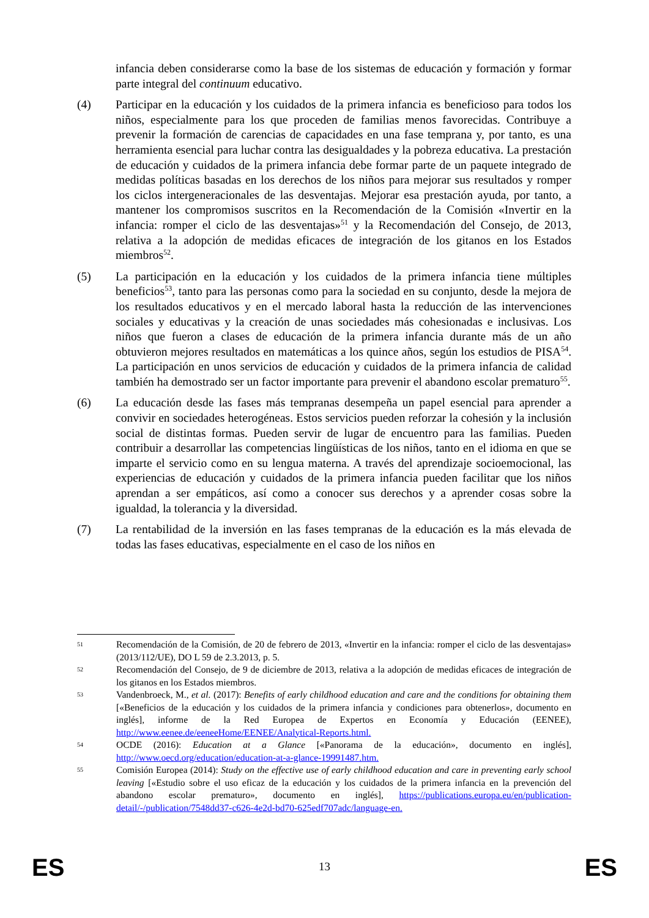infancia deben considerarse como la base de los sistemas de educación y formación y formar parte integral del continuum educativo.
(4) Participar en la educación y los cuidados de la primera infancia es beneficioso para todos los niños, especialmente para los que proceden de familias menos favorecidas. Contribuye a prevenir la formación de carencias de capacidades en una fase temprana y, por tanto, es una herramienta esencial para luchar contra las desigualdades y la pobreza educativa. La prestación de educación y cuidados de la primera infancia debe formar parte de un paquete integrado de medidas políticas basadas en los derechos de los niños para mejorar sus resultados y romper los ciclos intergeneracionales de las desventajas. Mejorar esa prestación ayuda, por tanto, a mantener los compromisos suscritos en la Recomendación de la Comisión «Invertir en la infancia: romper el ciclo de las desventajas»<sup>51</sup> y la Recomendación del Consejo, de 2013, relativa a la adopción de medidas eficaces de integración de los gitanos en los Estados miembros<sup>52</sup>.
(5) La participación en la educación y los cuidados de la primera infancia tiene múltiples beneficios<sup>53</sup>, tanto para las personas como para la sociedad en su conjunto, desde la mejora de los resultados educativos y en el mercado laboral hasta la reducción de las intervenciones sociales y educativas y la creación de unas sociedades más cohesionadas e inclusivas. Los niños que fueron a clases de educación de la primera infancia durante más de un año obtuvieron mejores resultados en matemáticas a los quince años, según los estudios de PISA<sup>54</sup>. La participación en unos servicios de educación y cuidados de la primera infancia de calidad también ha demostrado ser un factor importante para prevenir el abandono escolar prematuro<sup>55</sup>.
(6) La educación desde las fases más tempranas desempeña un papel esencial para aprender a convivir en sociedades heterogéneas. Estos servicios pueden reforzar la cohesión y la inclusión social de distintas formas. Pueden servir de lugar de encuentro para las familias. Pueden contribuir a desarrollar las competencias lingüísticas de los niños, tanto en el idioma en que se imparte el servicio como en su lengua materna. A través del aprendizaje socioemocional, las experiencias de educación y cuidados de la primera infancia pueden facilitar que los niños aprendan a ser empáticos, así como a conocer sus derechos y a aprender cosas sobre la igualdad, la tolerancia y la diversidad.
(7) La rentabilidad de la inversión en las fases tempranas de la educación es la más elevada de todas las fases educativas, especialmente en el caso de los niños en
51
Recomendación de la Comisión, de 20 de febrero de 2013, «Invertir en la infancia: romper el ciclo de las desventajas» (2013/112/UE), DO L 59 de 2.3.2013, p. 5.
52
Recomendación del Consejo, de 9 de diciembre de 2013, relativa a la adopción de medidas eficaces de integración de los gitanos en los Estados miembros.
53
Vandenbroeck, M., et al. (2017): Benefits of early childhood education and care and the conditions for obtaining them [«Beneficios de la educación y los cuidados de la primera infancia y condiciones para obtenerlos», documento en inglés], informe de la Red Europea de Expertos en Economía y Educación (EENEE), http://www.eenee.de/eeneeHome/EENEE/Analytical-Reports.html.
54
OCDE (2016): Education at a Glance [«Panorama de la educación», documento en inglés], http://www.oecd.org/education/education-at-a-glance-19991487.htm.
55
Comisión Europea (2014): Study on the effective use of early childhood education and care in preventing early school leaving [«Estudio sobre el uso eficaz de la educación y los cuidados de la primera infancia en la prevención del abandono escolar prematuro», documento en inglés], https://publications.europa.eu/en/publication-detail/-/publication/7548dd37-c626-4e2d-bd70-625edf707adc/language-en.
ES
13 ES